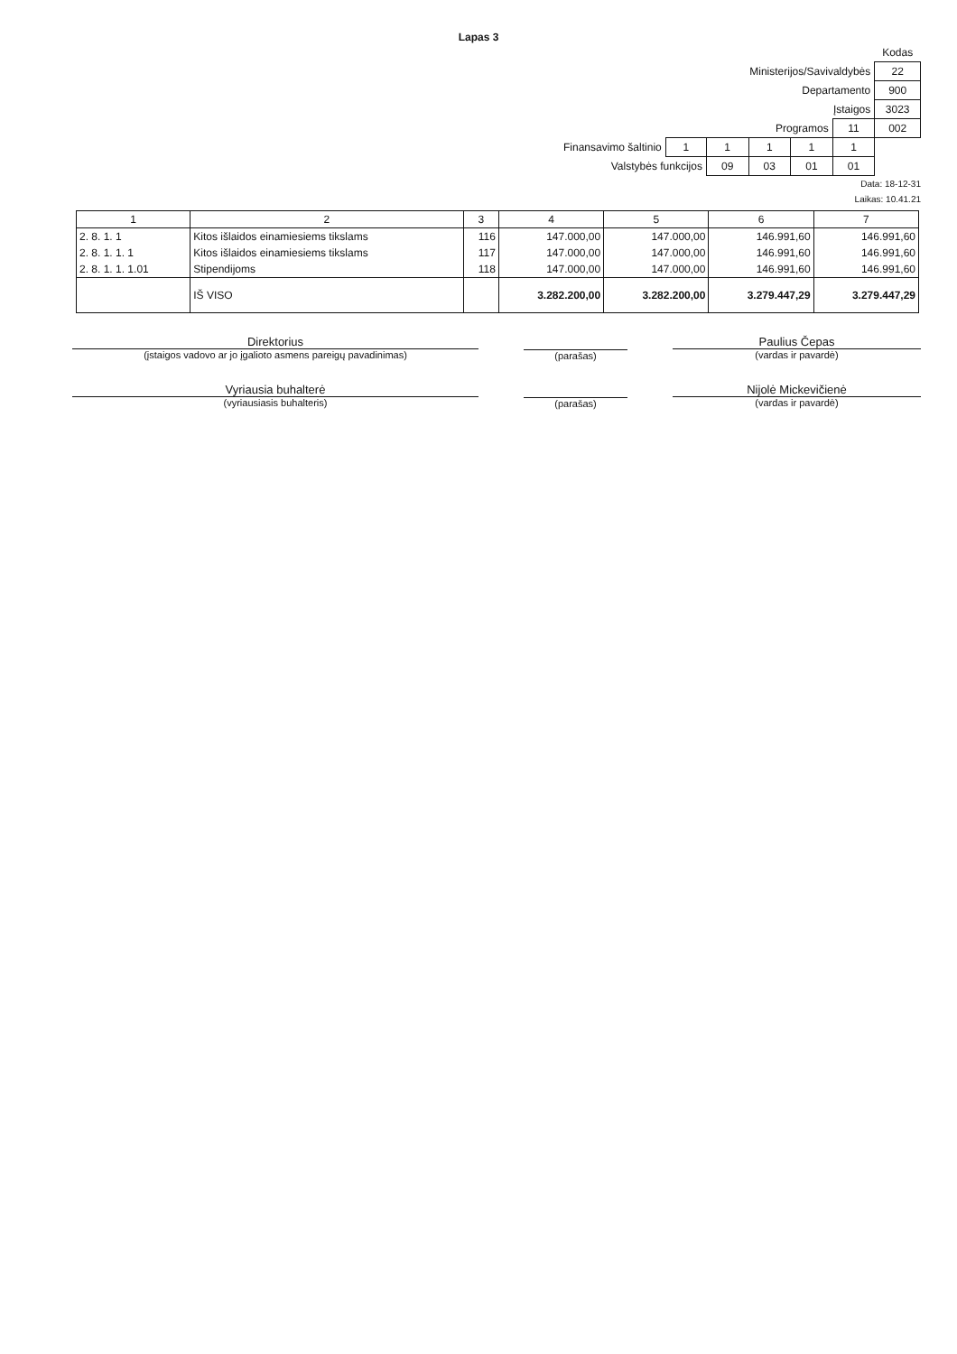Lapas 3
| | | | | | | Kodas |
| Ministerijos/Savivaldybės | | | | | | 22 |
| Departamento | | | | | | 900 |
| Įstaigos | | | | | | 3023 |
| Programos | | | | | 11 | 002 |
| Finansavimo šaltinio | 1 | 1 | 1 | 1 | 1 | |
| Valstybės funkcijos | | 09 | 03 | 01 | 01 | |
Data: 18-12-31
Laikas: 10.41.21
| 1 | 2 | 3 | 4 | 5 | 6 | 7 |
| --- | --- | --- | --- | --- | --- | --- |
| 2. 8. 1. 1 | Kitos išlaidos einamiesiems tikslams | 116 | 147.000,00 | 147.000,00 | 146.991,60 | 146.991,60 |
| 2. 8. 1. 1. 1 | Kitos išlaidos einamiesiems tikslams | 117 | 147.000,00 | 147.000,00 | 146.991,60 | 146.991,60 |
| 2. 8. 1. 1. 1.01 | Stipendijoms | 118 | 147.000,00 | 147.000,00 | 146.991,60 | 146.991,60 |
| | IŠ VISO | | 3.282.200,00 | 3.282.200,00 | 3.279.447,29 | 3.279.447,29 |
Direktorius
(įstaigos vadovo ar jo įgalioto asmens pareigų pavadinimas)
(parašas)
Paulius Čepas
(vardas ir pavardė)
Vyriausia buhalterė
(vyriausiasis buhalteris)
(parašas)
Nijolė Mickevičienė
(vardas ir pavardė)